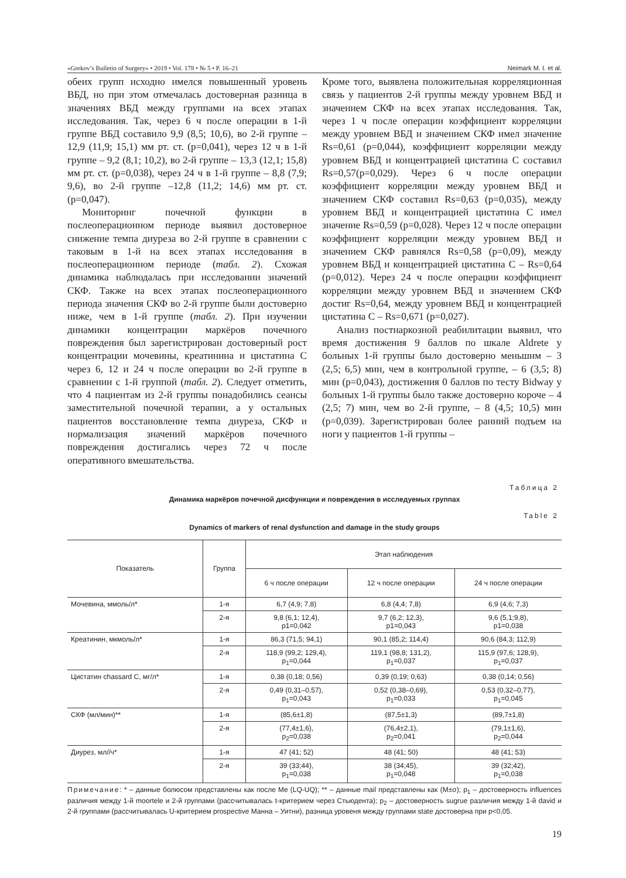«Grekov’s Bulletin of Surgery» • 2019 • Vol. 178 • № 5 • P. 16–21 Neimark M. I. et al.
обеих групп исходно имелся повышенный уровень ВБД, но при этом отмечалась достоверная разница в значениях ВБД между группами на всех этапах исследования. Так, через 6 ч после операции в 1-й группе ВБД составило 9,9 (8,5; 10,6), во 2-й группе – 12,9 (11,9; 15,1) мм рт. ст. (p=0,041), через 12 ч в 1-й группе – 9,2 (8,1; 10,2), во 2-й группе – 13,3 (12,1; 15,8) мм рт. ст. (p=0,038), через 24 ч в 1-й группе – 8,8 (7,9; 9,6), во 2-й группе –12,8 (11,2; 14,6) мм рт. ст. (p=0,047).
Мониторинг почечной функции в послеоперационном периоде выявил достоверное снижение темпа диуреза во 2-й группе в сравнении с таковым в 1-й на всех этапах исследования в послеоперационном периоде (табл. 2). Схожая динамика наблюдалась при исследовании значений СКФ. Также на всех этапах послеоперационного периода значения СКФ во 2-й группе были достоверно ниже, чем в 1-й группе (табл. 2). При изучении динамики концентрации маркёров почечного повреждения был зарегистрирован достоверный рост концентрации мочевины, креатинина и цистатина С через 6, 12 и 24 ч после операции во 2-й группе в сравнении с 1-й группой (табл. 2). Следует отметить, что 4 пациентам из 2-й группы понадобились сеансы заместительной почечной терапии, а у остальных пациентов восстановление темпа диуреза, СКФ и нормализация значений маркёров почечного повреждения достигались через 72 ч после оперативного вмешательства.
Кроме того, выявлена положительная корреляционная связь у пациентов 2-й группы между уровнем ВБД и значением СКФ на всех этапах исследования. Так, через 1 ч после операции коэффициент корреляции между уровнем ВБД и значением СКФ имел значение Rs=0,61 (p=0,044), коэффициент корреляции между уровнем ВБД и концентрацией цистатина С составил Rs=0,57(p=0,029). Через 6 ч после операции коэффициент корреляции между уровнем ВБД и значением СКФ составил Rs=0,63 (p=0,035), между уровнем ВБД и концентрацией цистатина С имел значение Rs=0,59 (p=0,028). Через 12 ч после операции коэффициент корреляции между уровнем ВБД и значением СКФ равнялся Rs=0,58 (p=0,09), между уровнем ВБД и концентрацией цистатина С – Rs=0,64 (p=0,012). Через 24 ч после операции коэффициент корреляции между уровнем ВБД и значением СКФ достиг Rs=0,64, между уровнем ВБД и концентрацией цистатина С – Rs=0,671 (p=0,027).
Анализ постнаркозной реабилитации выявил, что время достижения 9 баллов по шкале Aldrete у больных 1-й группы было достоверно меньшим – 3 (2,5; 6,5) мин, чем в контрольной группе, – 6 (3,5; 8) мин (p=0,043), достижения 0 баллов по тесту Bidway у больных 1-й группы было также достоверно короче – 4 (2,5; 7) мин, чем во 2-й группе, – 8 (4,5; 10,5) мин (p=0,039). Зарегистрирован более ранний подъем на ноги у пациентов 1-й группы –
Таблица 2
Динамика маркёров почечной дисфункции и повреждения в исследуемых группах
Table 2
Dynamics of markers of renal dysfunction and damage in the study groups
| Показатель | Группа | Этап наблюдения | | |
| --- | --- | --- | --- | --- |
| | | 6 ч после операции | 12 ч после операции | 24 ч после операции |
| Мочевина, ммоль/л* | 1-я | 6,7 (4,9; 7,8) | 6,8 (4,4; 7,8) | 6,9 (4,6; 7,3) |
| | 2-я | 9,8 (6,1; 12,4), p1=0,042 | 9,7 (6,2; 12,3), p1=0,043 | 9,6 (5,1;9,8), p1=0,038 |
| Креатинин, мкмоль/л* | 1-я | 86,3 (71,5; 94,1) | 90,1 (85,2; 114,4) | 90,6 (84,3; 112,9) |
| | 2-я | 118,9 (99,2; 129,4), p<sub>1</sub>=0,044 | 119,1 (98,8; 131,2), p<sub>1</sub>=0,037 | 115,9 (97,6; 128,9), p<sub>1</sub>=0,037 |
| Цистатин chassard С, мг/л* | 1-я | 0,38 (0,18; 0,56) | 0,39 (0,19; 0,63) | 0,38 (0,14; 0,56) |
| | 2-я | 0,49 (0,31–0,57), p<sub>1</sub>=0,043 | 0,52 (0,38–0,69), p<sub>1</sub>=0,033 | 0,53 (0,32–0,77), p<sub>1</sub>=0,045 |
| СКФ (мл/мин)** | 1-я | (85,6±1,8) | (87,5±1,3) | (89,7±1,8) |
| | 2-я | (77,4±1,6), p<sub>2</sub>=0,038 | (76,4±2,1), p<sub>2</sub>=0,041 | (79,1±1,6), p<sub>2</sub>=0,044 |
| Диурез, мл//ч* | 1-я | 47 (41; 52) | 48 (41; 50) | 48 (41; 53) |
| | 2-я | 39 (33;44), p<sub>1</sub>=0,038 | 38 (34;45), p<sub>1</sub>=0,048 | 39 (32;42), p<sub>1</sub>=0,038 |
Примечание: * – данные болюсом представлены как после Me (LQ-UQ); ** – данные mail представлены как (M±σ); p<sub>1</sub> – достоверность influences различия между 1-й moortele и 2-й группами (рассчитывалась t-критерием через Стьюдента); p<sub>2</sub> – достоверность sugrue различия между 1-й david и 2-й группами (рассчитывалась U-критерием prospective Манна – Уитни), разница уровеня между группами state достоверна при p<0,05.
19